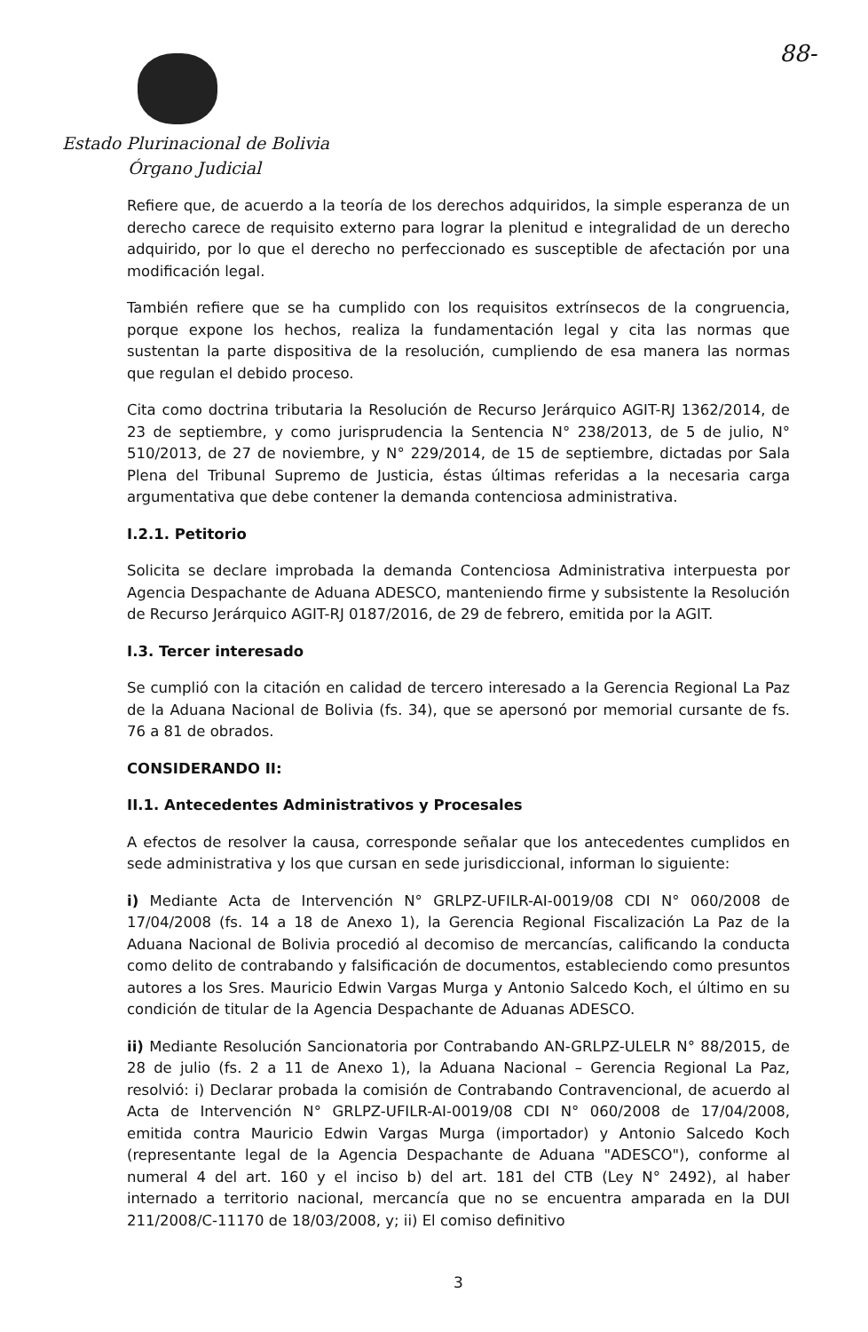88-
Estado Plurinacional de Bolivia
Órgano Judicial
Refiere que, de acuerdo a la teoría de los derechos adquiridos, la simple esperanza de un derecho carece de requisito externo para lograr la plenitud e integralidad de un derecho adquirido, por lo que el derecho no perfeccionado es susceptible de afectación por una modificación legal.
También refiere que se ha cumplido con los requisitos extrínsecos de la congruencia, porque expone los hechos, realiza la fundamentación legal y cita las normas que sustentan la parte dispositiva de la resolución, cumpliendo de esa manera las normas que regulan el debido proceso.
Cita como doctrina tributaria la Resolución de Recurso Jerárquico AGIT-RJ 1362/2014, de 23 de septiembre, y como jurisprudencia la Sentencia N° 238/2013, de 5 de julio, N° 510/2013, de 27 de noviembre, y N° 229/2014, de 15 de septiembre, dictadas por Sala Plena del Tribunal Supremo de Justicia, éstas últimas referidas a la necesaria carga argumentativa que debe contener la demanda contenciosa administrativa.
I.2.1. Petitorio
Solicita se declare improbada la demanda Contenciosa Administrativa interpuesta por Agencia Despachante de Aduana ADESCO, manteniendo firme y subsistente la Resolución de Recurso Jerárquico AGIT-RJ 0187/2016, de 29 de febrero, emitida por la AGIT.
I.3. Tercer interesado
Se cumplió con la citación en calidad de tercero interesado a la Gerencia Regional La Paz de la Aduana Nacional de Bolivia (fs. 34), que se apersonó por memorial cursante de fs. 76 a 81 de obrados.
CONSIDERANDO II:
II.1. Antecedentes Administrativos y Procesales
A efectos de resolver la causa, corresponde señalar que los antecedentes cumplidos en sede administrativa y los que cursan en sede jurisdiccional, informan lo siguiente:
i) Mediante Acta de Intervención N° GRLPZ-UFILR-AI-0019/08 CDI N° 060/2008 de 17/04/2008 (fs. 14 a 18 de Anexo 1), la Gerencia Regional Fiscalización La Paz de la Aduana Nacional de Bolivia procedió al decomiso de mercancías, calificando la conducta como delito de contrabando y falsificación de documentos, estableciendo como presuntos autores a los Sres. Mauricio Edwin Vargas Murga y Antonio Salcedo Koch, el último en su condición de titular de la Agencia Despachante de Aduanas ADESCO.
ii) Mediante Resolución Sancionatoria por Contrabando AN-GRLPZ-ULELR N° 88/2015, de 28 de julio (fs. 2 a 11 de Anexo 1), la Aduana Nacional – Gerencia Regional La Paz, resolvió: i) Declarar probada la comisión de Contrabando Contravencional, de acuerdo al Acta de Intervención N° GRLPZ-UFILR-AI-0019/08 CDI N° 060/2008 de 17/04/2008, emitida contra Mauricio Edwin Vargas Murga (importador) y Antonio Salcedo Koch (representante legal de la Agencia Despachante de Aduana "ADESCO"), conforme al numeral 4 del art. 160 y el inciso b) del art. 181 del CTB (Ley N° 2492), al haber internado a territorio nacional, mercancía que no se encuentra amparada en la DUI 211/2008/C-11170 de 18/03/2008, y; ii) El comiso definitivo
3